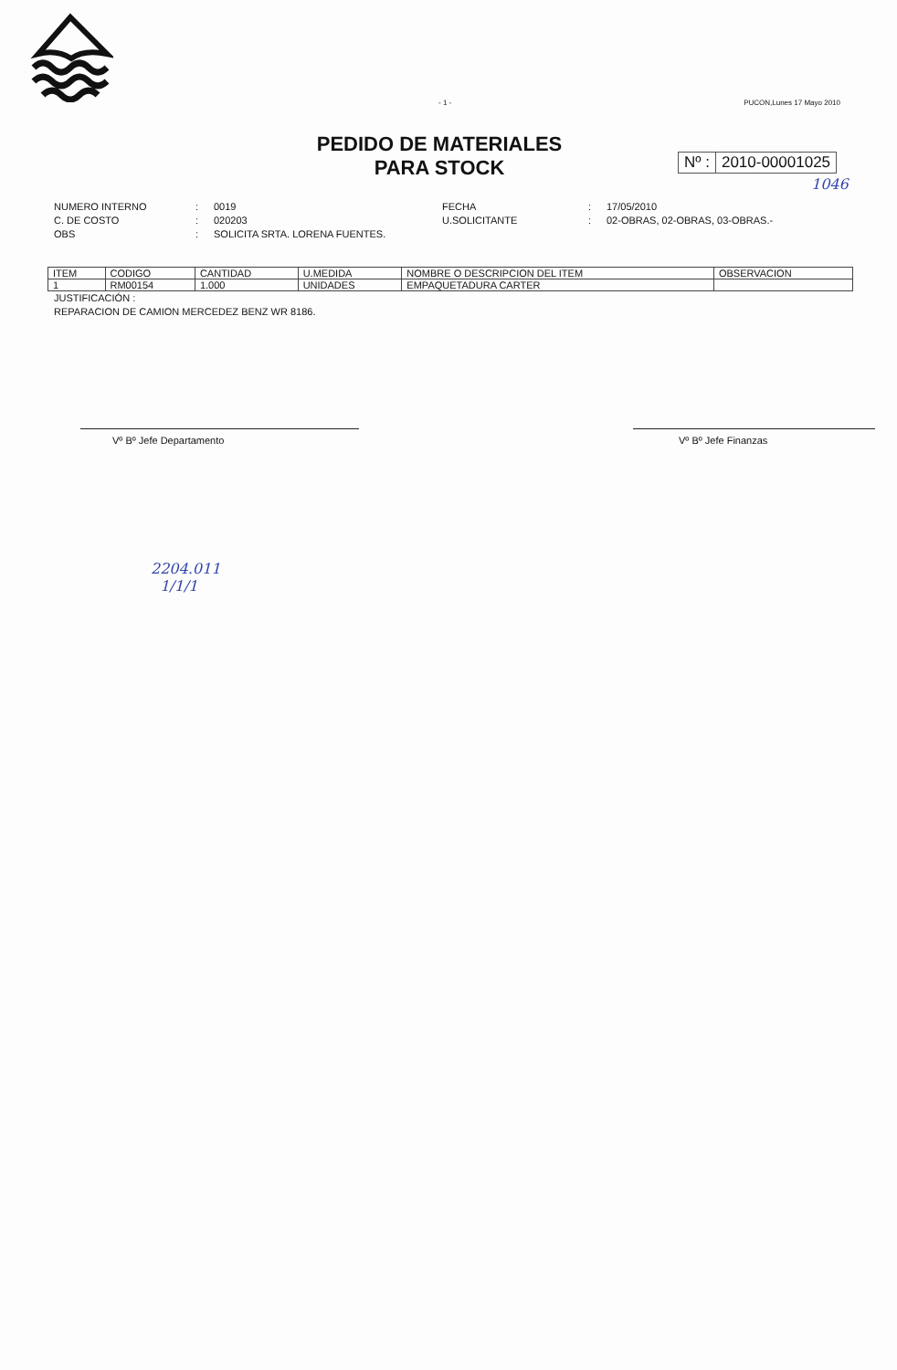- 1 - PUCON,Lunes 17 Mayo 2010
PEDIDO DE MATERIALES
PARA STOCK
Nº : 2010-00001025
1046
NUMERO INTERNO: 0019 FECHA: 17/05/2010 C. DE COSTO: 020203 U.SOLICITANTE: 02-OBRAS, 02-OBRAS, 03-OBRAS.- OBS: SOLICITA SRTA. LORENA FUENTES.
| ITEM | CODIGO | CANTIDAD | U.MEDIDA | NOMBRE O DESCRIPCION DEL ITEM | OBSERVACION |
| --- | --- | --- | --- | --- | --- |
| 1 | RM00154 | 1.000 | UNIDADES | EMPAQUETADURA CARTER | |
JUSTIFICACIÓN :
REPARACION DE CAMION MERCEDEZ BENZ WR 8186.
Vº Bº Jefe Departamento Vº Bº Jefe Finanzas
2204.011
1/1/1